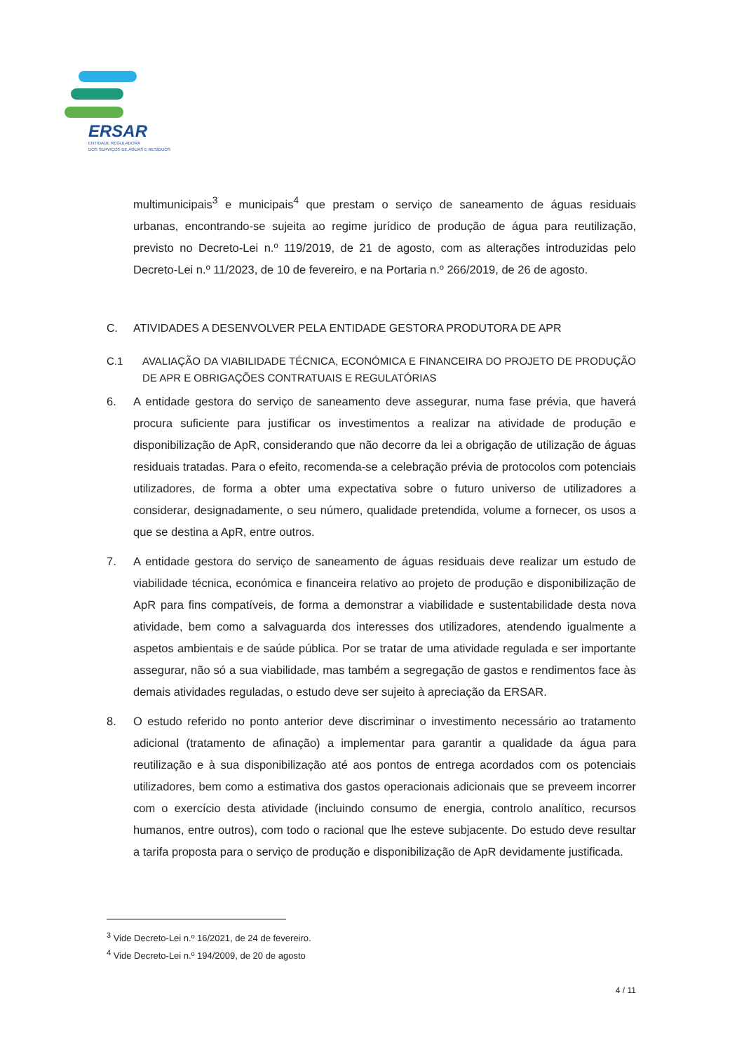ERSAR
ENTIDADE REGULADORA
DOS SERVIÇOS DE ÁGUAS E RESÍDUOS
multimunicipais<sup>3</sup> e municipais<sup>4</sup> que prestam o serviço de saneamento de águas residuais urbanas, encontrando-se sujeita ao regime jurídico de produção de água para reutilização, previsto no Decreto-Lei n.º 119/2019, de 21 de agosto, com as alterações introduzidas pelo Decreto-Lei n.º 11/2023, de 10 de fevereiro, e na Portaria n.º 266/2019, de 26 de agosto.
C. ATIVIDADES A DESENVOLVER PELA ENTIDADE GESTORA PRODUTORA DE APR
C.1 AVALIAÇÃO DA VIABILIDADE TÉCNICA, ECONÓMICA E FINANCEIRA DO PROJETO DE PRODUÇÃO DE APR E OBRIGAÇÕES CONTRATUAIS E REGULATÓRIAS
6. A entidade gestora do serviço de saneamento deve assegurar, numa fase prévia, que haverá procura suficiente para justificar os investimentos a realizar na atividade de produção e disponibilização de ApR, considerando que não decorre da lei a obrigação de utilização de águas residuais tratadas. Para o efeito, recomenda-se a celebração prévia de protocolos com potenciais utilizadores, de forma a obter uma expectativa sobre o futuro universo de utilizadores a considerar, designadamente, o seu número, qualidade pretendida, volume a fornecer, os usos a que se destina a ApR, entre outros.
7. A entidade gestora do serviço de saneamento de águas residuais deve realizar um estudo de viabilidade técnica, económica e financeira relativo ao projeto de produção e disponibilização de ApR para fins compatíveis, de forma a demonstrar a viabilidade e sustentabilidade desta nova atividade, bem como a salvaguarda dos interesses dos utilizadores, atendendo igualmente a aspetos ambientais e de saúde pública. Por se tratar de uma atividade regulada e ser importante assegurar, não só a sua viabilidade, mas também a segregação de gastos e rendimentos face às demais atividades reguladas, o estudo deve ser sujeito à apreciação da ERSAR.
8. O estudo referido no ponto anterior deve discriminar o investimento necessário ao tratamento adicional (tratamento de afinação) a implementar para garantir a qualidade da água para reutilização e à sua disponibilização até aos pontos de entrega acordados com os potenciais utilizadores, bem como a estimativa dos gastos operacionais adicionais que se preveem incorrer com o exercício desta atividade (incluindo consumo de energia, controlo analítico, recursos humanos, entre outros), com todo o racional que lhe esteve subjacente. Do estudo deve resultar a tarifa proposta para o serviço de produção e disponibilização de ApR devidamente justificada.
<sup>3</sup> Vide Decreto-Lei n.º 16/2021, de 24 de fevereiro.
<sup>4</sup> Vide Decreto-Lei n.º 194/2009, de 20 de agosto
4 / 11